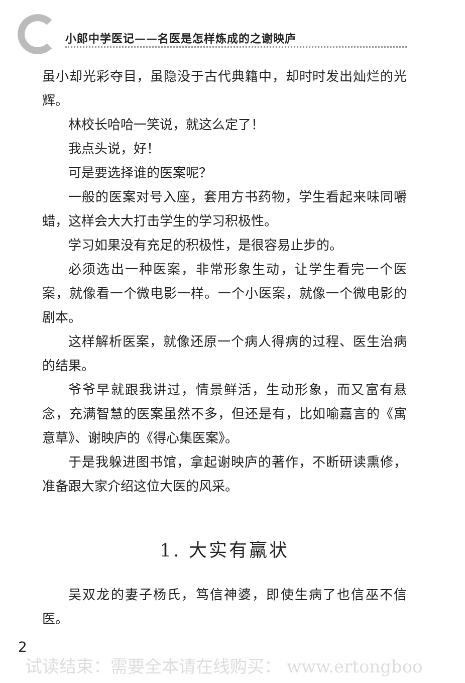小郎中学医记——名医是怎样炼成的之谢映庐
虽小却光彩夺目，虽隐没于古代典籍中，却时时发出灿烂的光辉。
林校长哈哈一笑说，就这么定了！
我点头说，好！
可是要选择谁的医案呢？
一般的医案对号入座，套用方书药物，学生看起来味同嚼蜡，这样会大大打击学生的学习积极性。
学习如果没有充足的积极性，是很容易止步的。
必须选出一种医案，非常形象生动，让学生看完一个医案，就像看一个微电影一样。一个小医案，就像一个微电影的剧本。
这样解析医案，就像还原一个病人得病的过程、医生治病的结果。
爷爷早就跟我讲过，情景鲜活，生动形象，而又富有悬念，充满智慧的医案虽然不多，但还是有，比如喻嘉言的《寓意草》、谢映庐的《得心集医案》。
于是我躲进图书馆，拿起谢映庐的著作，不断研读熏修，准备跟大家介绍这位大医的风采。
1. 大实有羸状
吴双龙的妻子杨氏，笃信神婆，即使生病了也信巫不信医。
2
试读结束：需要全本请在线购买： www.ertongboo